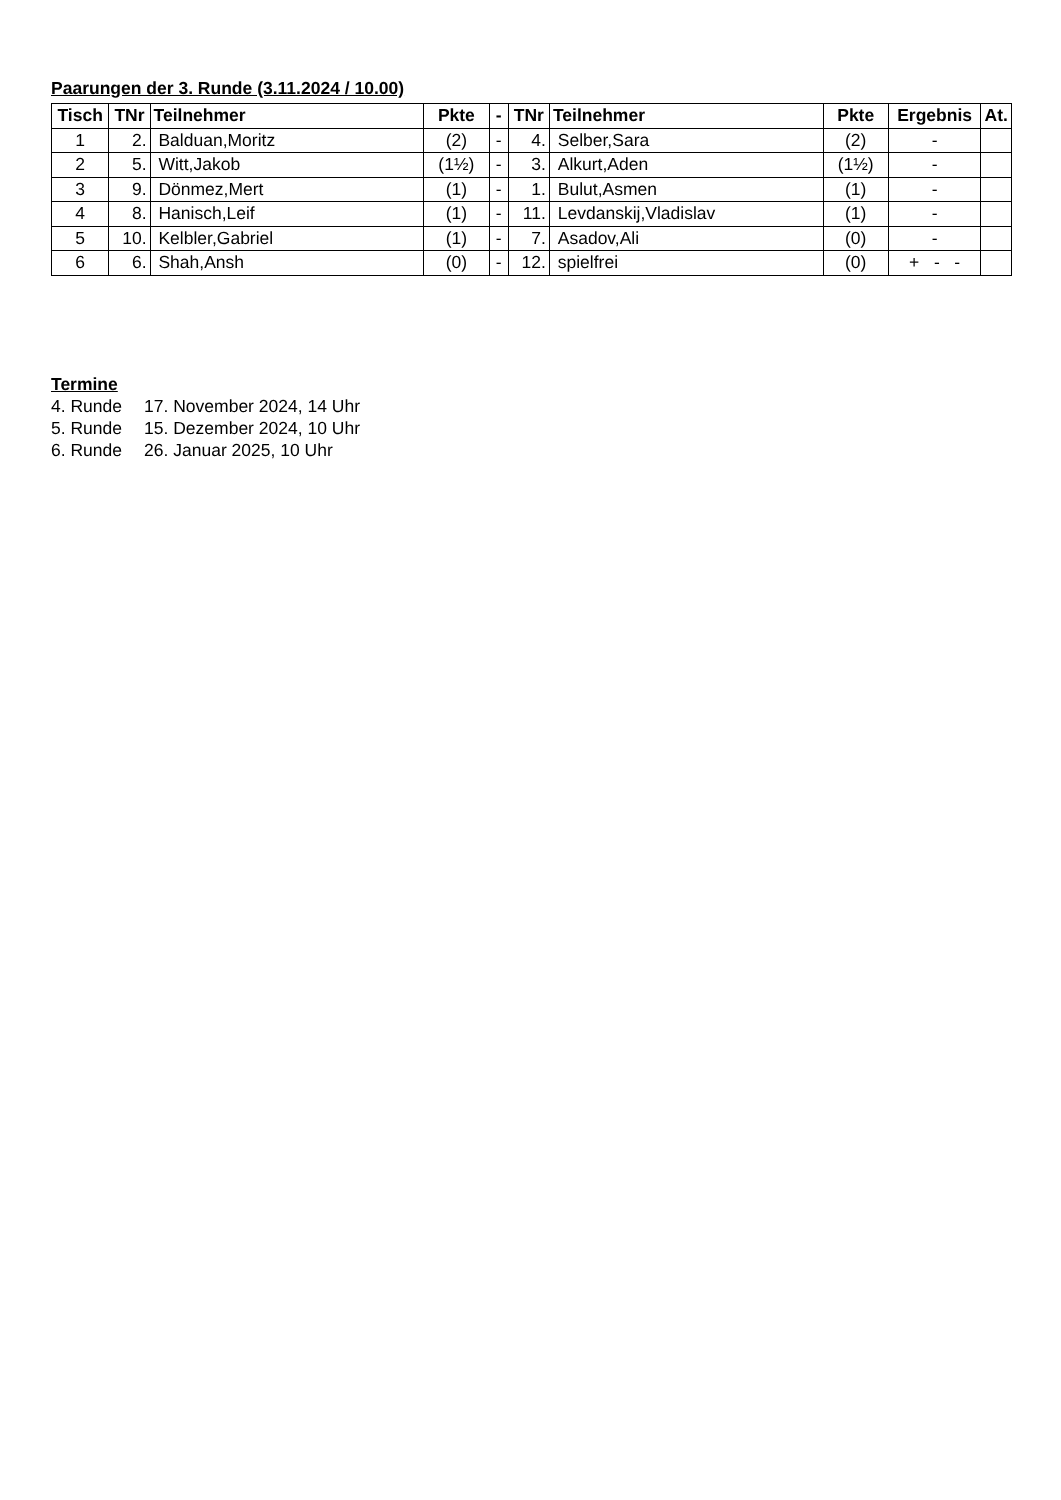Paarungen der 3. Runde (3.11.2024 / 10.00)
| Tisch | TNr | Teilnehmer | Pkte | - | TNr | Teilnehmer | Pkte | Ergebnis | At. |
| --- | --- | --- | --- | --- | --- | --- | --- | --- | --- |
| 1 | 2. | Balduan,Moritz | (2) | - | 4. | Selber,Sara | (2) | - | |
| 2 | 5. | Witt,Jakob | (1½) | - | 3. | Alkurt,Aden | (1½) | - | |
| 3 | 9. | Dönmez,Mert | (1) | - | 1. | Bulut,Asmen | (1) | - | |
| 4 | 8. | Hanisch,Leif | (1) | - | 11. | Levdanskij,Vladislav | (1) | - | |
| 5 | 10. | Kelbler,Gabriel | (1) | - | 7. | Asadov,Ali | (0) | - | |
| 6 | 6. | Shah,Ansh | (0) | - | 12. | spielfrei | (0) | + - - | |
Termine
| 4. Runde | 17. November 2024, 14 Uhr |
| 5. Runde | 15. Dezember 2024, 10 Uhr |
| 6. Runde | 26. Januar 2025, 10 Uhr |